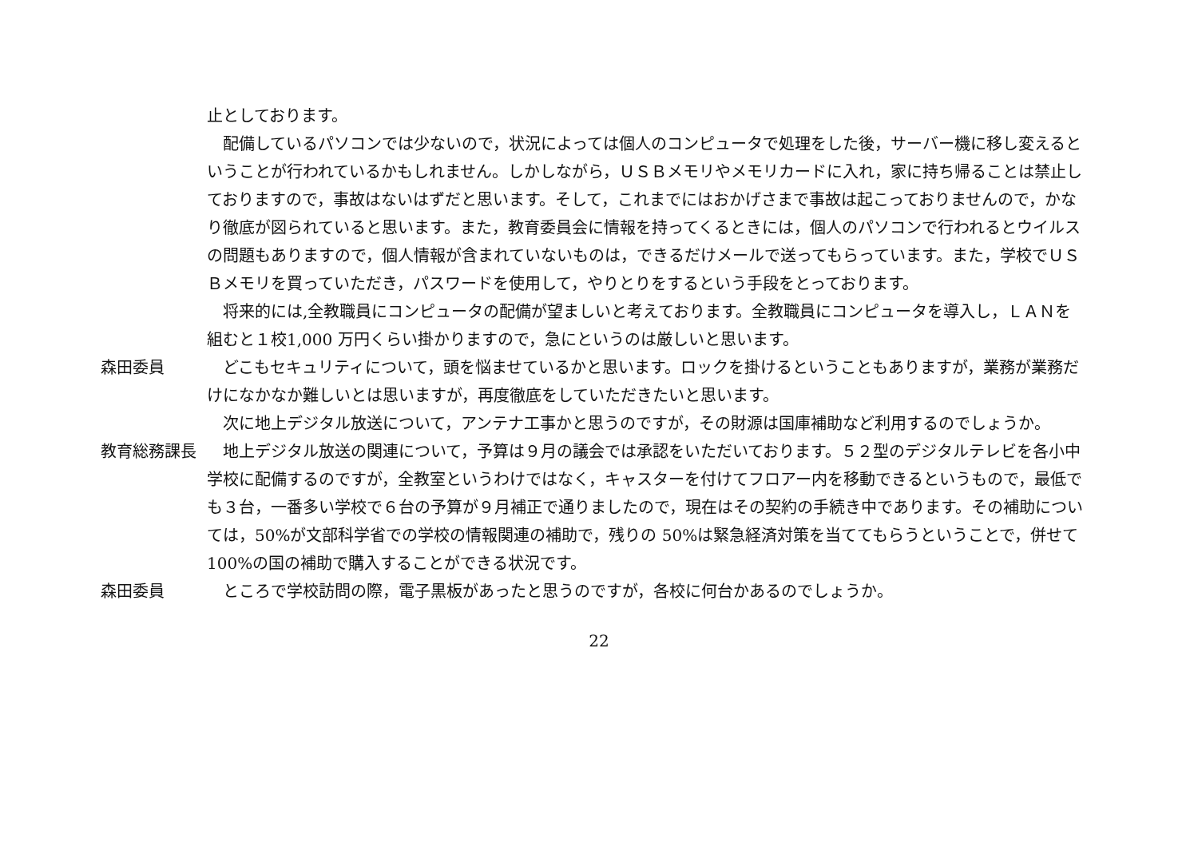止としております。
配備しているパソコンでは少ないので，状況によっては個人のコンピュータで処理をした後，サーバー機に移し変えるということが行われているかもしれません。しかしながら，ＵＳＢメモリやメモリカードに入れ，家に持ち帰ることは禁止しておりますので，事故はないはずだと思います。そして，これまでにはおかげさまで事故は起こっておりませんので，かなり徹底が図られていると思います。また，教育委員会に情報を持ってくるときには，個人のパソコンで行われるとウイルスの問題もありますので，個人情報が含まれていないものは，できるだけメールで送ってもらっています。また，学校でＵＳＢメモリを買っていただき，パスワードを使用して，やりとりをするという手段をとっております。
将来的には,全教職員にコンピュータの配備が望ましいと考えております。全教職員にコンピュータを導入し，ＬＡＮを組むと１校1,000 万円くらい掛かりますので，急にというのは厳しいと思います。
森田委員 どこもセキュリティについて，頭を悩ませているかと思います。ロックを掛けるということもありますが，業務が業務だけになかなか難しいとは思いますが，再度徹底をしていただきたいと思います。
次に地上デジタル放送について，アンテナ工事かと思うのですが，その財源は国庫補助など利用するのでしょうか。
教育総務課長 地上デジタル放送の関連について，予算は９月の議会では承認をいただいております。５２型のデジタルテレビを各小中学校に配備するのですが，全教室というわけではなく，キャスターを付けてフロアー内を移動できるというもので，最低でも３台，一番多い学校で６台の予算が９月補正で通りましたので，現在はその契約の手続き中であります。その補助については，50%が文部科学省での学校の情報関連の補助で，残りの 50%は緊急経済対策を当ててもらうということで，併せて 100%の国の補助で購入することができる状況です。
森田委員 ところで学校訪問の際，電子黒板があったと思うのですが，各校に何台かあるのでしょうか。
22